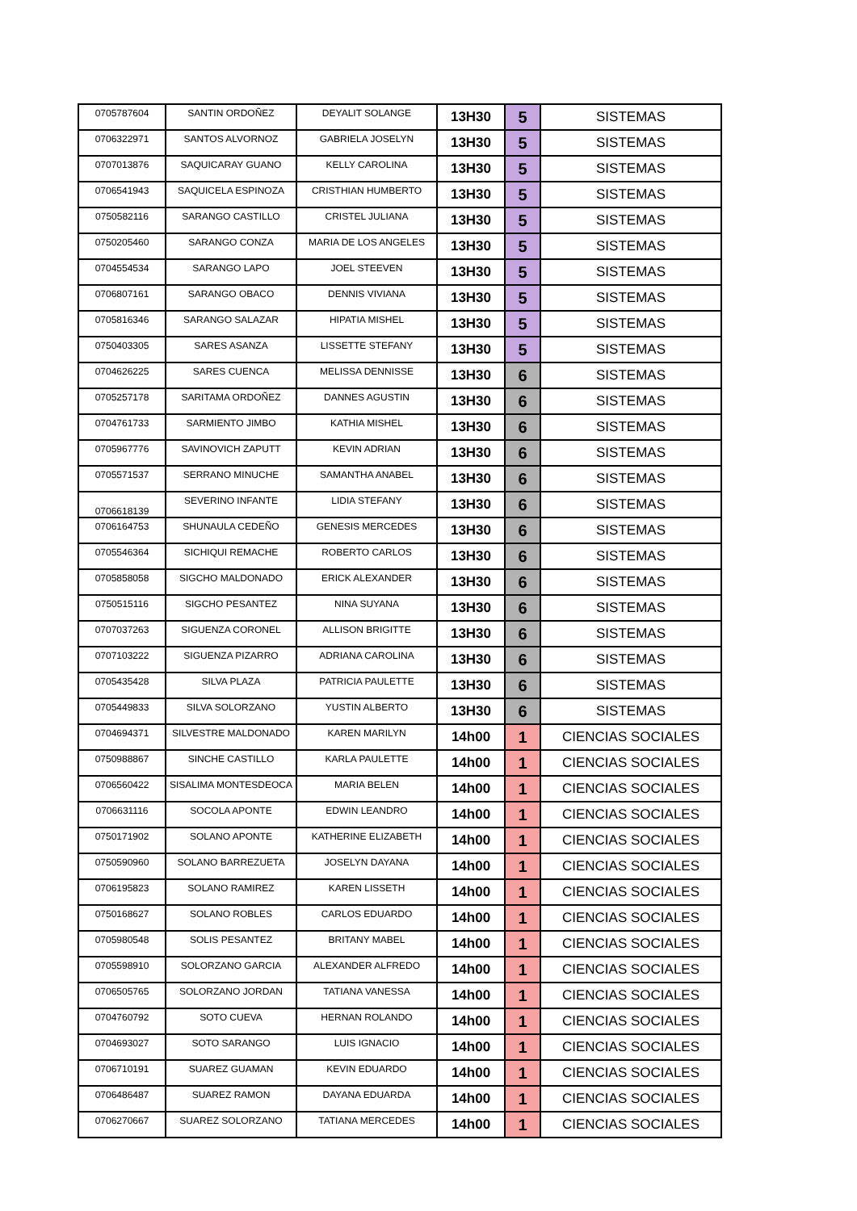| 0705787604 | SANTIN ORDOÑEZ | DEYALIT SOLANGE | 13H30 | 5 | SISTEMAS |
| 0706322971 | SANTOS ALVORNOZ | GABRIELA JOSELYN | 13H30 | 5 | SISTEMAS |
| 0707013876 | SAQUICARAY GUANO | KELLY CAROLINA | 13H30 | 5 | SISTEMAS |
| 0706541943 | SAQUICELA ESPINOZA | CRISTHIAN HUMBERTO | 13H30 | 5 | SISTEMAS |
| 0750582116 | SARANGO CASTILLO | CRISTEL JULIANA | 13H30 | 5 | SISTEMAS |
| 0750205460 | SARANGO CONZA | MARIA DE LOS ANGELES | 13H30 | 5 | SISTEMAS |
| 0704554534 | SARANGO LAPO | JOEL STEEVEN | 13H30 | 5 | SISTEMAS |
| 0706807161 | SARANGO OBACO | DENNIS VIVIANA | 13H30 | 5 | SISTEMAS |
| 0705816346 | SARANGO SALAZAR | HIPATIA MISHEL | 13H30 | 5 | SISTEMAS |
| 0750403305 | SARES ASANZA | LISSETTE STEFANY | 13H30 | 5 | SISTEMAS |
| 0704626225 | SARES CUENCA | MELISSA DENNISSE | 13H30 | 6 | SISTEMAS |
| 0705257178 | SARITAMA ORDOÑEZ | DANNES AGUSTIN | 13H30 | 6 | SISTEMAS |
| 0704761733 | SARMIENTO JIMBO | KATHIA MISHEL | 13H30 | 6 | SISTEMAS |
| 0705967776 | SAVINOVICH ZAPUTT | KEVIN ADRIAN | 13H30 | 6 | SISTEMAS |
| 0705571537 | SERRANO MINUCHE | SAMANTHA ANABEL | 13H30 | 6 | SISTEMAS |
| 0706618139 | SEVERINO INFANTE | LIDIA STEFANY | 13H30 | 6 | SISTEMAS |
| 0706164753 | SHUNAULA CEDEÑO | GENESIS MERCEDES | 13H30 | 6 | SISTEMAS |
| 0705546364 | SICHIQUI REMACHE | ROBERTO CARLOS | 13H30 | 6 | SISTEMAS |
| 0705858058 | SIGCHO MALDONADO | ERICK ALEXANDER | 13H30 | 6 | SISTEMAS |
| 0750515116 | SIGCHO PESANTEZ | NINA SUYANA | 13H30 | 6 | SISTEMAS |
| 0707037263 | SIGUENZA CORONEL | ALLISON BRIGITTE | 13H30 | 6 | SISTEMAS |
| 0707103222 | SIGUENZA PIZARRO | ADRIANA CAROLINA | 13H30 | 6 | SISTEMAS |
| 0705435428 | SILVA PLAZA | PATRICIA PAULETTE | 13H30 | 6 | SISTEMAS |
| 0705449833 | SILVA SOLORZANO | YUSTIN ALBERTO | 13H30 | 6 | SISTEMAS |
| 0704694371 | SILVESTRE MALDONADO | KAREN MARILYN | 14h00 | 1 | CIENCIAS SOCIALES |
| 0750988867 | SINCHE CASTILLO | KARLA PAULETTE | 14h00 | 1 | CIENCIAS SOCIALES |
| 0706560422 | SISALIMA MONTESDEOCA | MARIA BELEN | 14h00 | 1 | CIENCIAS SOCIALES |
| 0706631116 | SOCOLA APONTE | EDWIN LEANDRO | 14h00 | 1 | CIENCIAS SOCIALES |
| 0750171902 | SOLANO APONTE | KATHERINE ELIZABETH | 14h00 | 1 | CIENCIAS SOCIALES |
| 0750590960 | SOLANO BARREZUETA | JOSELYN DAYANA | 14h00 | 1 | CIENCIAS SOCIALES |
| 0706195823 | SOLANO RAMIREZ | KAREN LISSETH | 14h00 | 1 | CIENCIAS SOCIALES |
| 0750168627 | SOLANO ROBLES | CARLOS EDUARDO | 14h00 | 1 | CIENCIAS SOCIALES |
| 0705980548 | SOLIS PESANTEZ | BRITANY MABEL | 14h00 | 1 | CIENCIAS SOCIALES |
| 0705598910 | SOLORZANO GARCIA | ALEXANDER ALFREDO | 14h00 | 1 | CIENCIAS SOCIALES |
| 0706505765 | SOLORZANO JORDAN | TATIANA VANESSA | 14h00 | 1 | CIENCIAS SOCIALES |
| 0704760792 | SOTO CUEVA | HERNAN ROLANDO | 14h00 | 1 | CIENCIAS SOCIALES |
| 0704693027 | SOTO SARANGO | LUIS IGNACIO | 14h00 | 1 | CIENCIAS SOCIALES |
| 0706710191 | SUAREZ GUAMAN | KEVIN EDUARDO | 14h00 | 1 | CIENCIAS SOCIALES |
| 0706486487 | SUAREZ RAMON | DAYANA EDUARDA | 14h00 | 1 | CIENCIAS SOCIALES |
| 0706270667 | SUAREZ SOLORZANO | TATIANA MERCEDES | 14h00 | 1 | CIENCIAS SOCIALES |